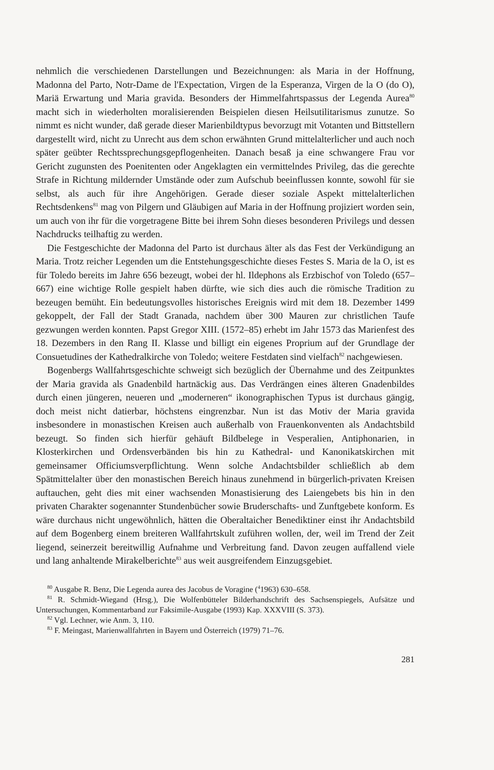nehmlich die verschiedenen Darstellungen und Bezeichnungen: als Maria in der Hoffnung, Madonna del Parto, Notr-Dame de l'Expectation, Virgen de la Esperanza, Virgen de la O (do O), Mariä Erwartung und Maria gravida. Besonders der Himmelfahrtspassus der Legenda Aurea<sup>80</sup> macht sich in wiederholten moralisierenden Beispielen diesen Heilsutilitarismus zunutze. So nimmt es nicht wunder, daß gerade dieser Marienbildtypus bevorzugt mit Votanten und Bittstellern dargestellt wird, nicht zu Unrecht aus dem schon erwähnten Grund mittelalterlicher und auch noch später geübter Rechtssprechungsgepflogenheiten. Danach besaß ja eine schwangere Frau vor Gericht zugunsten des Poenitenten oder Angeklagten ein vermittelndes Privileg, das die gerechte Strafe in Richtung mildernder Umstände oder zum Aufschub beeinflussen konnte, sowohl für sie selbst, als auch für ihre Angehörigen. Gerade dieser soziale Aspekt mittelalterlichen Rechtsdenkens<sup>81</sup> mag von Pilgern und Gläubigen auf Maria in der Hoffnung projiziert worden sein, um auch von ihr für die vorgetragene Bitte bei ihrem Sohn dieses besonderen Privilegs und dessen Nachdrucks teilhaftig zu werden.
Die Festgeschichte der Madonna del Parto ist durchaus älter als das Fest der Verkündigung an Maria. Trotz reicher Legenden um die Entstehungsgeschichte dieses Festes S. Maria de la O, ist es für Toledo bereits im Jahre 656 bezeugt, wobei der hl. Ildephons als Erzbischof von Toledo (657–667) eine wichtige Rolle gespielt haben dürfte, wie sich dies auch die römische Tradition zu bezeugen bemüht. Ein bedeutungsvolles historisches Ereignis wird mit dem 18. Dezember 1499 gekoppelt, der Fall der Stadt Granada, nachdem über 300 Mauren zur christlichen Taufe gezwungen werden konnten. Papst Gregor XIII. (1572–85) erhebt im Jahr 1573 das Marienfest des 18. Dezembers in den Rang II. Klasse und billigt ein eigenes Proprium auf der Grundlage der Consuetudines der Kathedralkirche von Toledo; weitere Festdaten sind vielfach<sup>82</sup> nachgewiesen.
Bogenbergs Wallfahrtsgeschichte schweigt sich bezüglich der Übernahme und des Zeitpunktes der Maria gravida als Gnadenbild hartnäckig aus. Das Verdrängen eines älteren Gnadenbildes durch einen jüngeren, neueren und „moderneren“ ikonographischen Typus ist durchaus gängig, doch meist nicht datierbar, höchstens eingrenzbar. Nun ist das Motiv der Maria gravida insbesondere in monastischen Kreisen auch außerhalb von Frauenkonventen als Andachtsbild bezeugt. So finden sich hierfür gehäuft Bildbelege in Vesperalien, Antiphonarien, in Klosterkirchen und Ordensverbänden bis hin zu Kathedral- und Kanonikatskirchen mit gemeinsamer Officiumsverpflichtung. Wenn solche Andachtsbilder schließlich ab dem Spätmittelalter über den monastischen Bereich hinaus zunehmend in bürgerlich-privaten Kreisen auftauchen, geht dies mit einer wachsenden Monastisierung des Laiengebets bis hin in den privaten Charakter sogenannter Stundenbücher sowie Bruderschafts- und Zunftgebete konform. Es wäre durchaus nicht ungewöhnlich, hätten die Oberaltaicher Benediktiner einst ihr Andachtsbild auf dem Bogenberg einem breiteren Wallfahrtskult zuführen wollen, der, weil im Trend der Zeit liegend, seinerzeit bereitwillig Aufnahme und Verbreitung fand. Davon zeugen auffallend viele und lang anhaltende Mirakelberichte<sup>83</sup> aus weit ausgreifendem Einzugsgebiet.
<sup>80</sup> Ausgabe R. Benz, Die Legenda aurea des Jacobus de Voragine (<sup>4</sup>1963) 630–658.
<sup>81</sup> R. Schmidt-Wiegand (Hrsg.), Die Wolfenbütteler Bilderhandschrift des Sachsenspiegels, Aufsätze und Untersuchungen, Kommentarband zur Faksimile-Ausgabe (1993) Kap. XXXVIII (S. 373).
<sup>82</sup> Vgl. Lechner, wie Anm. 3, 110.
<sup>83</sup> F. Meingast, Marienwallfahrten in Bayern und Österreich (1979) 71–76.
281